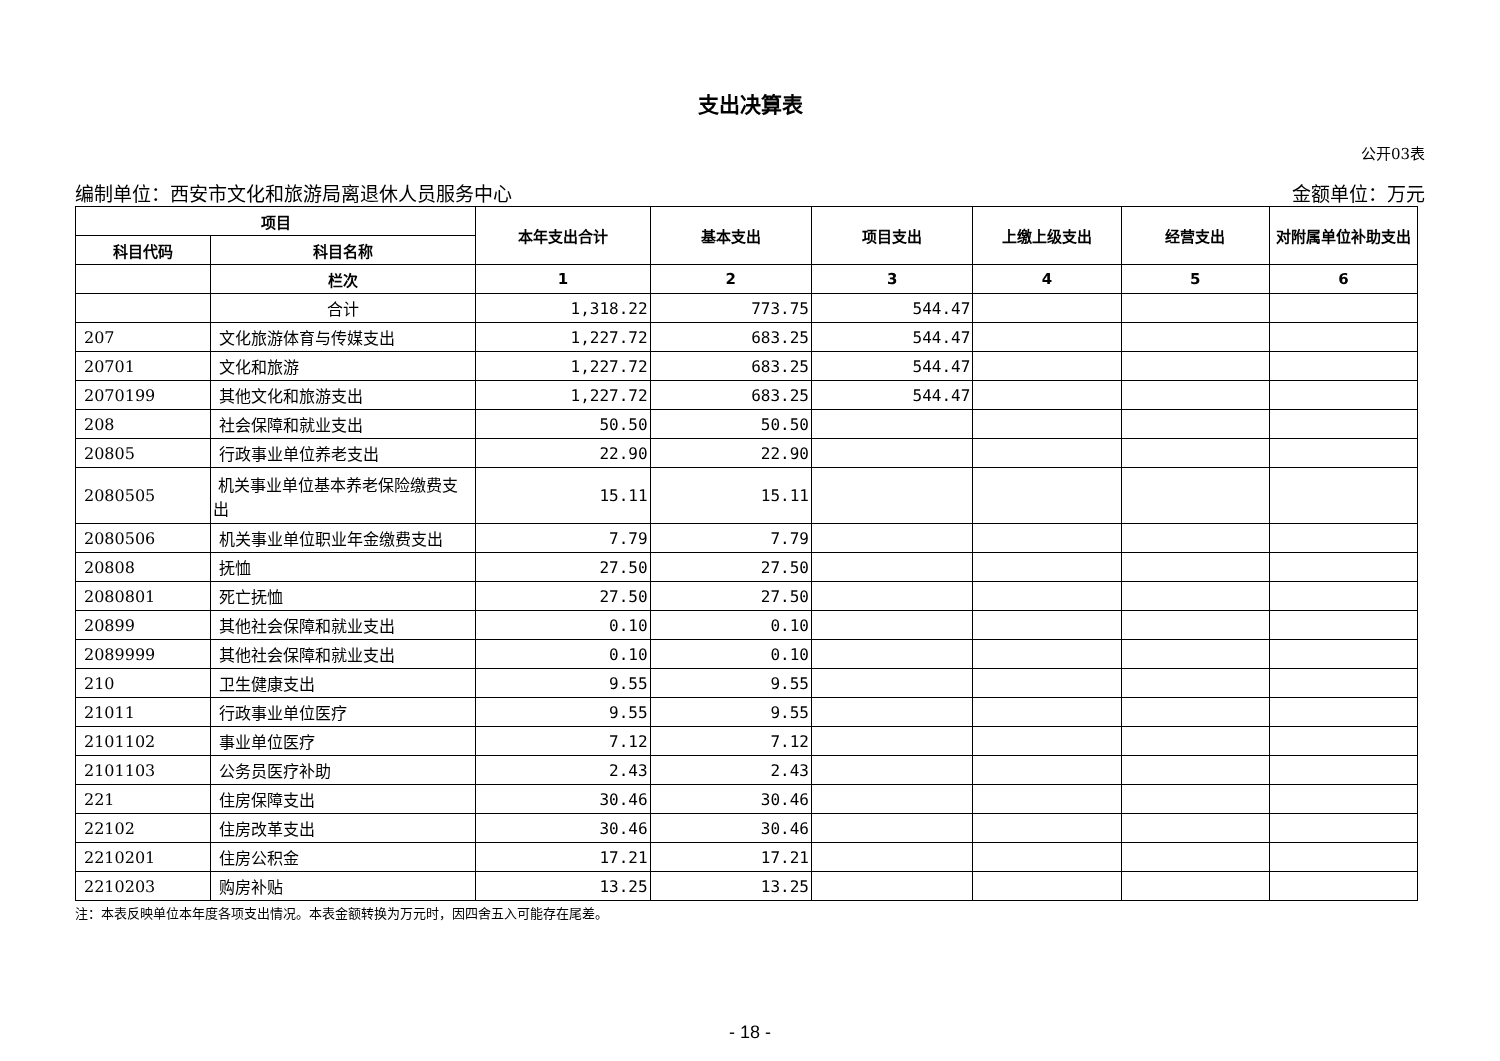支出决算表
公开03表
编制单位：西安市文化和旅游局离退休人员服务中心 金额单位：万元
| 项目 | | 本年支出合计 | 基本支出 | 项目支出 | 上缴上级支出 | 经营支出 | 对附属单位补助支出 |
| --- | --- | --- | --- | --- | --- | --- | --- |
| 科目代码 | 科目名称 | | | | | | |
| | 栏次 | 1 | 2 | 3 | 4 | 5 | 6 |
| | 合计 | 1,318.22 | 773.75 | 544.47 | | | |
| 207 | 文化旅游体育与传媒支出 | 1,227.72 | 683.25 | 544.47 | | | |
| 20701 | 文化和旅游 | 1,227.72 | 683.25 | 544.47 | | | |
| 2070199 | 其他文化和旅游支出 | 1,227.72 | 683.25 | 544.47 | | | |
| 208 | 社会保障和就业支出 | 50.50 | 50.50 | | | | |
| 20805 | 行政事业单位养老支出 | 22.90 | 22.90 | | | | |
| 2080505 | 机关事业单位基本养老保险缴费支出 | 15.11 | 15.11 | | | | |
| 2080506 | 机关事业单位职业年金缴费支出 | 7.79 | 7.79 | | | | |
| 20808 | 抚恤 | 27.50 | 27.50 | | | | |
| 2080801 | 死亡抚恤 | 27.50 | 27.50 | | | | |
| 20899 | 其他社会保障和就业支出 | 0.10 | 0.10 | | | | |
| 2089999 | 其他社会保障和就业支出 | 0.10 | 0.10 | | | | |
| 210 | 卫生健康支出 | 9.55 | 9.55 | | | | |
| 21011 | 行政事业单位医疗 | 9.55 | 9.55 | | | | |
| 2101102 | 事业单位医疗 | 7.12 | 7.12 | | | | |
| 2101103 | 公务员医疗补助 | 2.43 | 2.43 | | | | |
| 221 | 住房保障支出 | 30.46 | 30.46 | | | | |
| 22102 | 住房改革支出 | 30.46 | 30.46 | | | | |
| 2210201 | 住房公积金 | 17.21 | 17.21 | | | | |
| 2210203 | 购房补贴 | 13.25 | 13.25 | | | | |
注：本表反映单位本年度各项支出情况。本表金额转换为万元时，因四舍五入可能存在尾差。
- 18 -